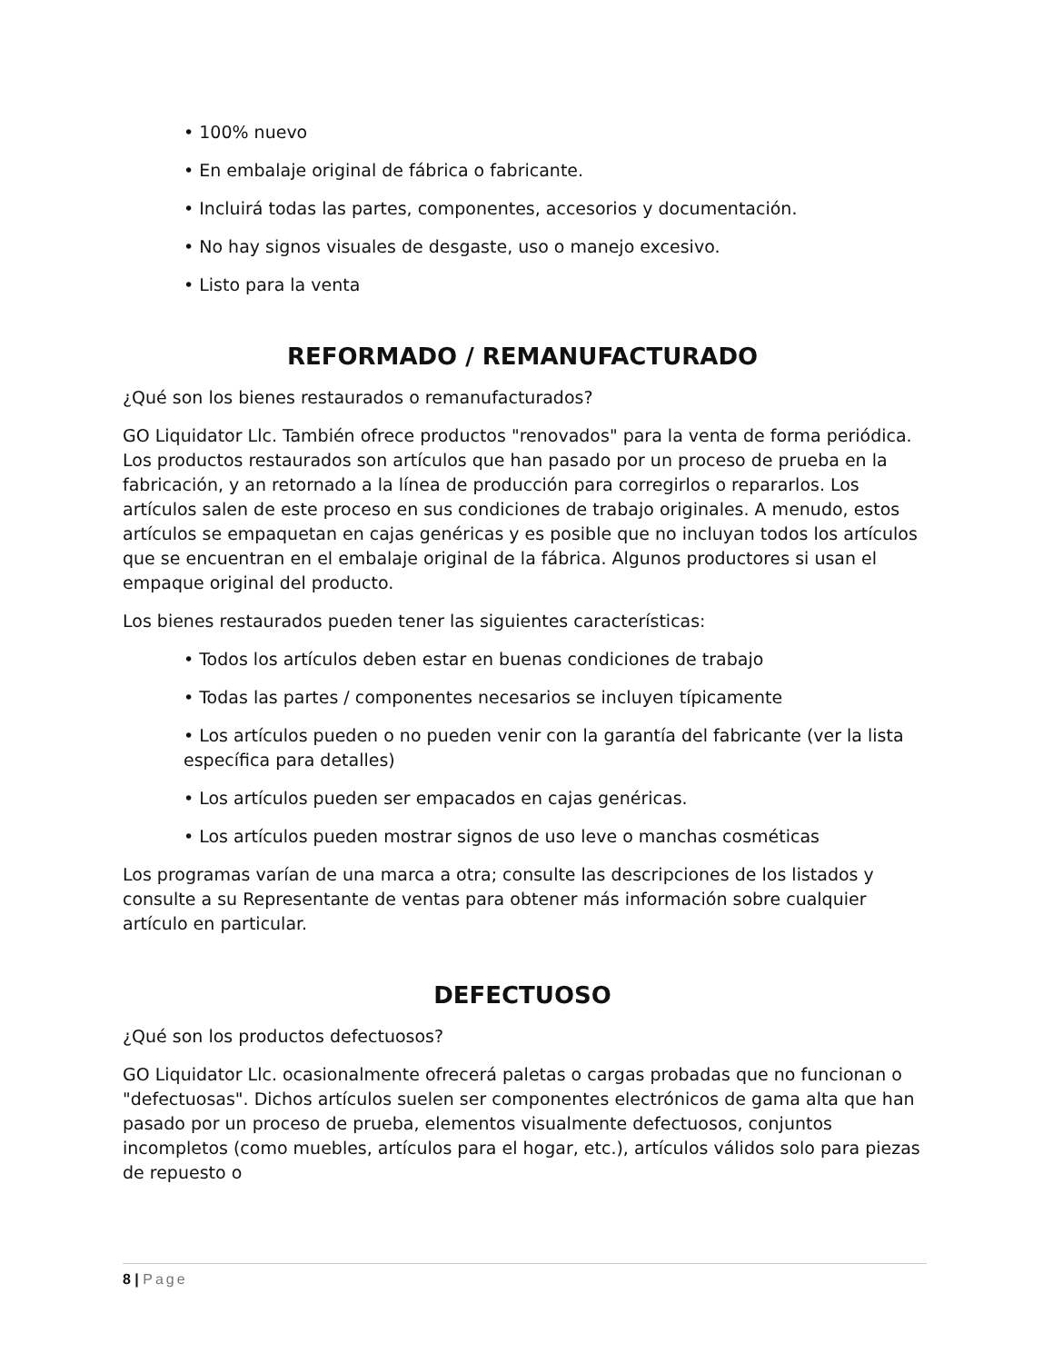• 100% nuevo
• En embalaje original de fábrica o fabricante.
• Incluirá todas las partes, componentes, accesorios y documentación.
• No hay signos visuales de desgaste, uso o manejo excesivo.
• Listo para la venta
REFORMADO / REMANUFACTURADO
¿Qué son los bienes restaurados o remanufacturados?
GO Liquidator Llc. También ofrece productos "renovados" para la venta de forma periódica. Los productos restaurados son artículos que han pasado por un proceso de prueba en la fabricación, y an retornado a la línea de producción para corregirlos o repararlos. Los artículos salen de este proceso en sus condiciones de trabajo originales. A menudo, estos artículos se empaquetan en cajas genéricas y es posible que no incluyan todos los artículos que se encuentran en el embalaje original de la fábrica. Algunos productores si usan el empaque original del producto.
Los bienes restaurados pueden tener las siguientes características:
• Todos los artículos deben estar en buenas condiciones de trabajo
• Todas las partes / componentes necesarios se incluyen típicamente
• Los artículos pueden o no pueden venir con la garantía del fabricante (ver la lista específica para detalles)
• Los artículos pueden ser empacados en cajas genéricas.
• Los artículos pueden mostrar signos de uso leve o manchas cosméticas
Los programas varían de una marca a otra; consulte las descripciones de los listados y consulte a su Representante de ventas para obtener más información sobre cualquier artículo en particular.
DEFECTUOSO
¿Qué son los productos defectuosos?
GO Liquidator Llc. ocasionalmente ofrecerá paletas o cargas probadas que no funcionan o "defectuosas". Dichos artículos suelen ser componentes electrónicos de gama alta que han pasado por un proceso de prueba, elementos visualmente defectuosos, conjuntos incompletos (como muebles, artículos para el hogar, etc.), artículos válidos solo para piezas de repuesto o
8 | Page